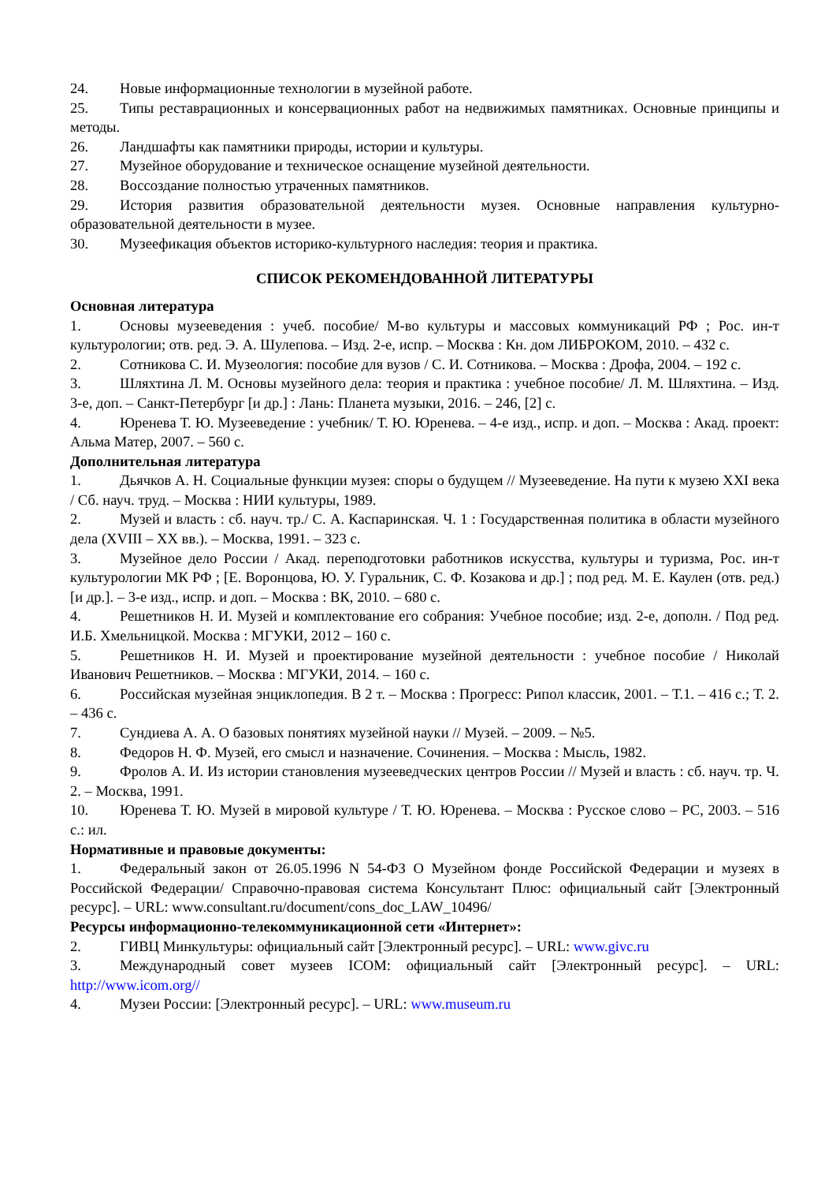24. Новые информационные технологии в музейной работе.
25. Типы реставрационных и консервационных работ на недвижимых памятниках. Основные принципы и методы.
26. Ландшафты как памятники природы, истории и культуры.
27. Музейное оборудование и техническое оснащение музейной деятельности.
28. Воссоздание полностью утраченных памятников.
29. История развития образовательной деятельности музея. Основные направления культурно-образовательной деятельности в музее.
30. Музеефикация объектов историко-культурного наследия: теория и практика.
СПИСОК РЕКОМЕНДОВАННОЙ ЛИТЕРАТУРЫ
Основная литература
1. Основы музееведения : учеб. пособие/ М-во культуры и массовых коммуникаций РФ ; Рос. ин-т культурологии; отв. ред. Э. А. Шулепова. – Изд. 2-е, испр. – Москва : Кн. дом ЛИБРОКОМ, 2010. – 432 с.
2. Сотникова С. И. Музеология: пособие для вузов / С. И. Сотникова. – Москва : Дрофа, 2004. – 192 с.
3. Шляхтина Л. М. Основы музейного дела: теория и практика : учебное пособие/ Л. М. Шляхтина. – Изд. 3-е, доп. – Санкт-Петербург [и др.] : Лань: Планета музыки, 2016. – 246, [2] с.
4. Юренева Т. Ю. Музееведение : учебник/ Т. Ю. Юренева. – 4-е изд., испр. и доп. – Москва : Акад. проект: Альма Матер, 2007. – 560 с.
Дополнительная литература
1. Дьячков А. Н. Социальные функции музея: споры о будущем // Музееведение. На пути к музею XXI века / Сб. науч. труд. – Москва : НИИ культуры, 1989.
2. Музей и власть : сб. науч. тр./ С. А. Каспаринская. Ч. 1 : Государственная политика в области музейного дела (XVIII – XX вв.). – Москва, 1991. – 323 с.
3. Музейное дело России / Акад. переподготовки работников искусства, культуры и туризма, Рос. ин-т культурологии МК РФ ; [Е. Воронцова, Ю. У. Гуральник, С. Ф. Козакова и др.] ; под ред. М. Е. Каулен (отв. ред.) [и др.]. – 3-е изд., испр. и доп. – Москва : ВК, 2010. – 680 с.
4. Решетников Н. И. Музей и комплектование его собрания: Учебное пособие; изд. 2-е, дополн. / Под ред. И.Б. Хмельницкой. Москва : МГУКИ, 2012 – 160 с.
5. Решетников Н. И. Музей и проектирование музейной деятельности : учебное пособие / Николай Иванович Решетников. – Москва : МГУКИ, 2014. – 160 с.
6. Российская музейная энциклопедия. В 2 т. – Москва : Прогресс: Рипол классик, 2001. – Т.1. – 416 с.; Т. 2. – 436 с.
7. Сундиева А. А. О базовых понятиях музейной науки // Музей. – 2009. – №5.
8. Федоров Н. Ф. Музей, его смысл и назначение. Сочинения. – Москва : Мысль, 1982.
9. Фролов А. И. Из истории становления музееведческих центров России // Музей и власть : сб. науч. тр. Ч. 2. – Москва, 1991.
10. Юренева Т. Ю. Музей в мировой культуре / Т. Ю. Юренева. – Москва : Русское слово – РС, 2003. – 516 с.: ил.
Нормативные и правовые документы:
1. Федеральный закон от 26.05.1996 N 54-ФЗ О Музейном фонде Российской Федерации и музеях в Российской Федерации/ Справочно-правовая система Консультант Плюс: официальный сайт [Электронный ресурс]. – URL: www.consultant.ru/document/cons_doc_LAW_10496/
Ресурсы информационно-телекоммуникационной сети «Интернет»:
2. ГИВЦ Минкультуры: официальный сайт [Электронный ресурс]. – URL: www.givc.ru
3. Международный совет музеев ICOM: официальный сайт [Электронный ресурс]. – URL: http://www.icom.org//
4. Музеи России: [Электронный ресурс]. – URL: www.museum.ru